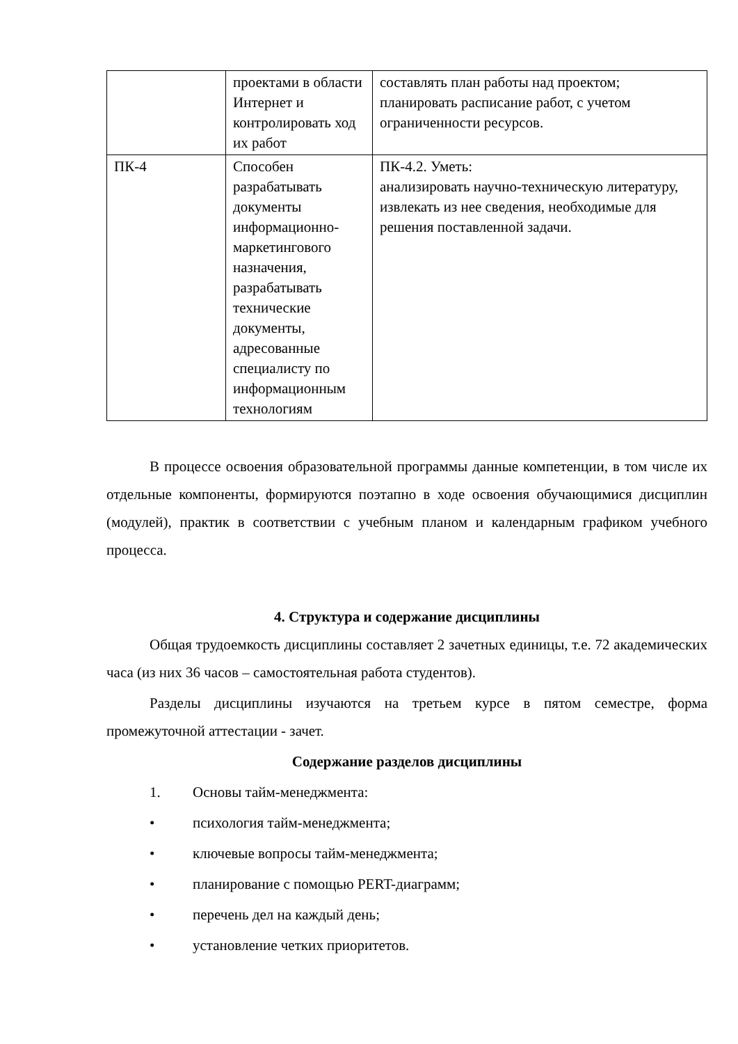| | проектами в области Интернет и контролировать ход их работ | составлять план работы над проектом; планировать расписание работ, с учетом ограниченности ресурсов. |
| ПК-4 | Способен разрабатывать документы информационно-маркетингового назначения, разрабатывать технические документы, адресованные специалисту по информационным технологиям | ПК-4.2. Уметь: анализировать научно-техническую литературу, извлекать из нее сведения, необходимые для решения поставленной задачи. |
В процессе освоения образовательной программы данные компетенции, в том числе их отдельные компоненты, формируются поэтапно в ходе освоения обучающимися дисциплин (модулей), практик в соответствии с учебным планом и календарным графиком учебного процесса.
4. Структура и содержание дисциплины
Общая трудоемкость дисциплины составляет 2 зачетных единицы, т.е. 72 академических часа (из них 36 часов – самостоятельная работа студентов).
Разделы дисциплины изучаются на третьем курсе в пятом семестре, форма промежуточной аттестации - зачет.
Содержание разделов дисциплины
1. Основы тайм-менеджмента:
• психология тайм-менеджмента;
• ключевые вопросы тайм-менеджмента;
• планирование с помощью PERT-диаграмм;
• перечень дел на каждый день;
• установление четких приоритетов.